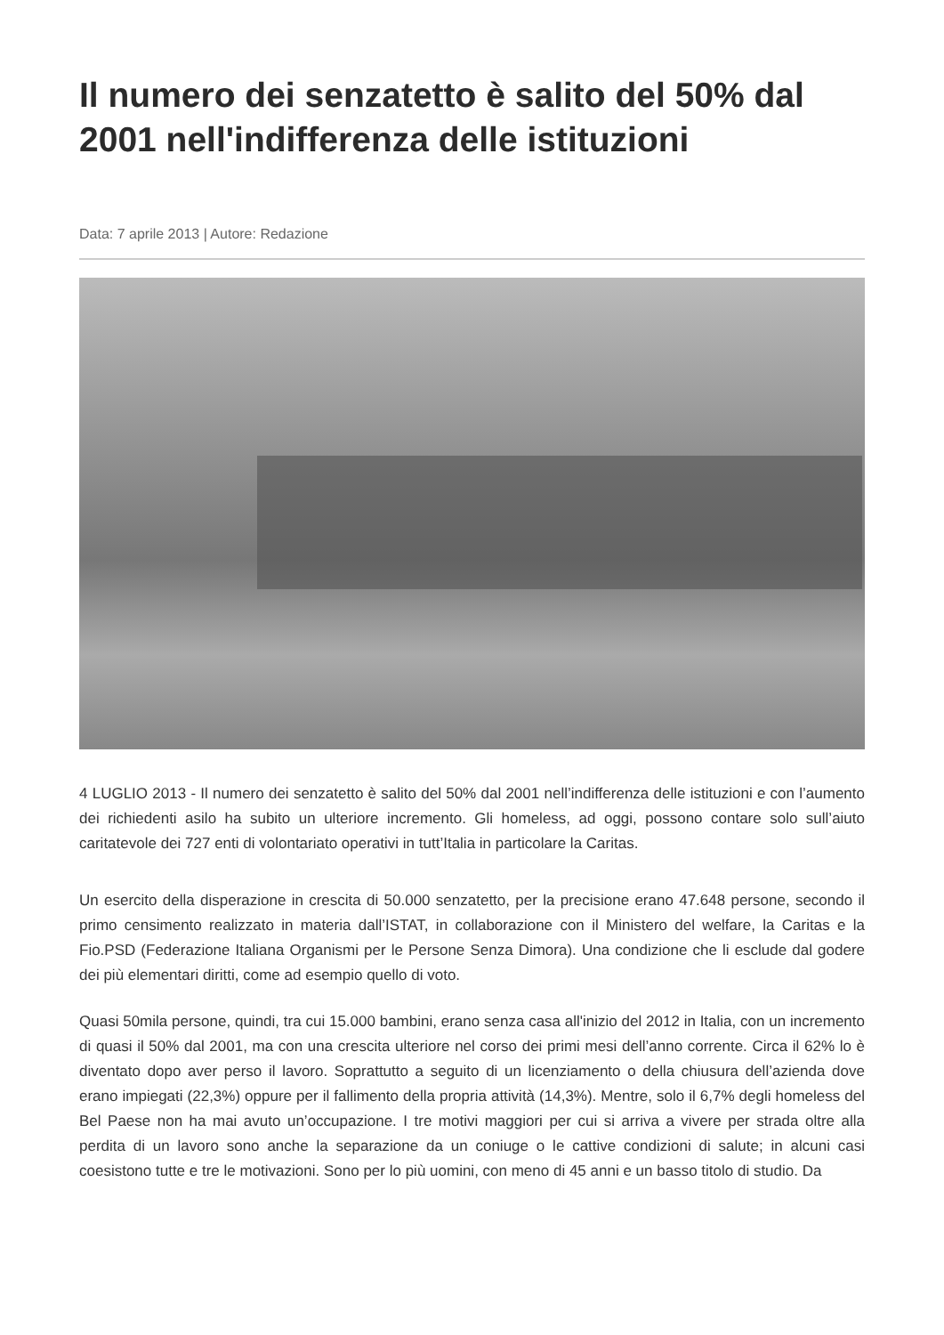Il numero dei senzatetto è salito del 50% dal 2001 nell'indifferenza delle istituzioni
Data: 7 aprile 2013 | Autore: Redazione
4 LUGLIO 2013 - Il numero dei senzatetto è salito del 50% dal 2001 nell’indifferenza delle istituzioni e con l’aumento dei richiedenti asilo ha subito un ulteriore incremento. Gli homeless, ad oggi, possono contare solo sull’aiuto caritatevole dei 727 enti di volontariato operativi in tutt’Italia in particolare la Caritas.
Un esercito della disperazione in crescita di 50.000 senzatetto, per la precisione erano 47.648 persone, secondo il primo censimento realizzato in materia dall’ISTAT, in collaborazione con il Ministero del welfare, la Caritas e la Fio.PSD (Federazione Italiana Organismi per le Persone Senza Dimora). Una condizione che li esclude dal godere dei più elementari diritti, come ad esempio quello di voto.
Quasi 50mila persone, quindi, tra cui 15.000 bambini, erano senza casa all'inizio del 2012 in Italia, con un incremento di quasi il 50% dal 2001, ma con una crescita ulteriore nel corso dei primi mesi dell’anno corrente. Circa il 62% lo è diventato dopo aver perso il lavoro. Soprattutto a seguito di un licenziamento o della chiusura dell’azienda dove erano impiegati (22,3%) oppure per il fallimento della propria attività (14,3%). Mentre, solo il 6,7% degli homeless del Bel Paese non ha mai avuto un’occupazione. I tre motivi maggiori per cui si arriva a vivere per strada oltre alla perdita di un lavoro sono anche la separazione da un coniuge o le cattive condizioni di salute; in alcuni casi coesistono tutte e tre le motivazioni. Sono per lo più uomini, con meno di 45 anni e un basso titolo di studio. Da